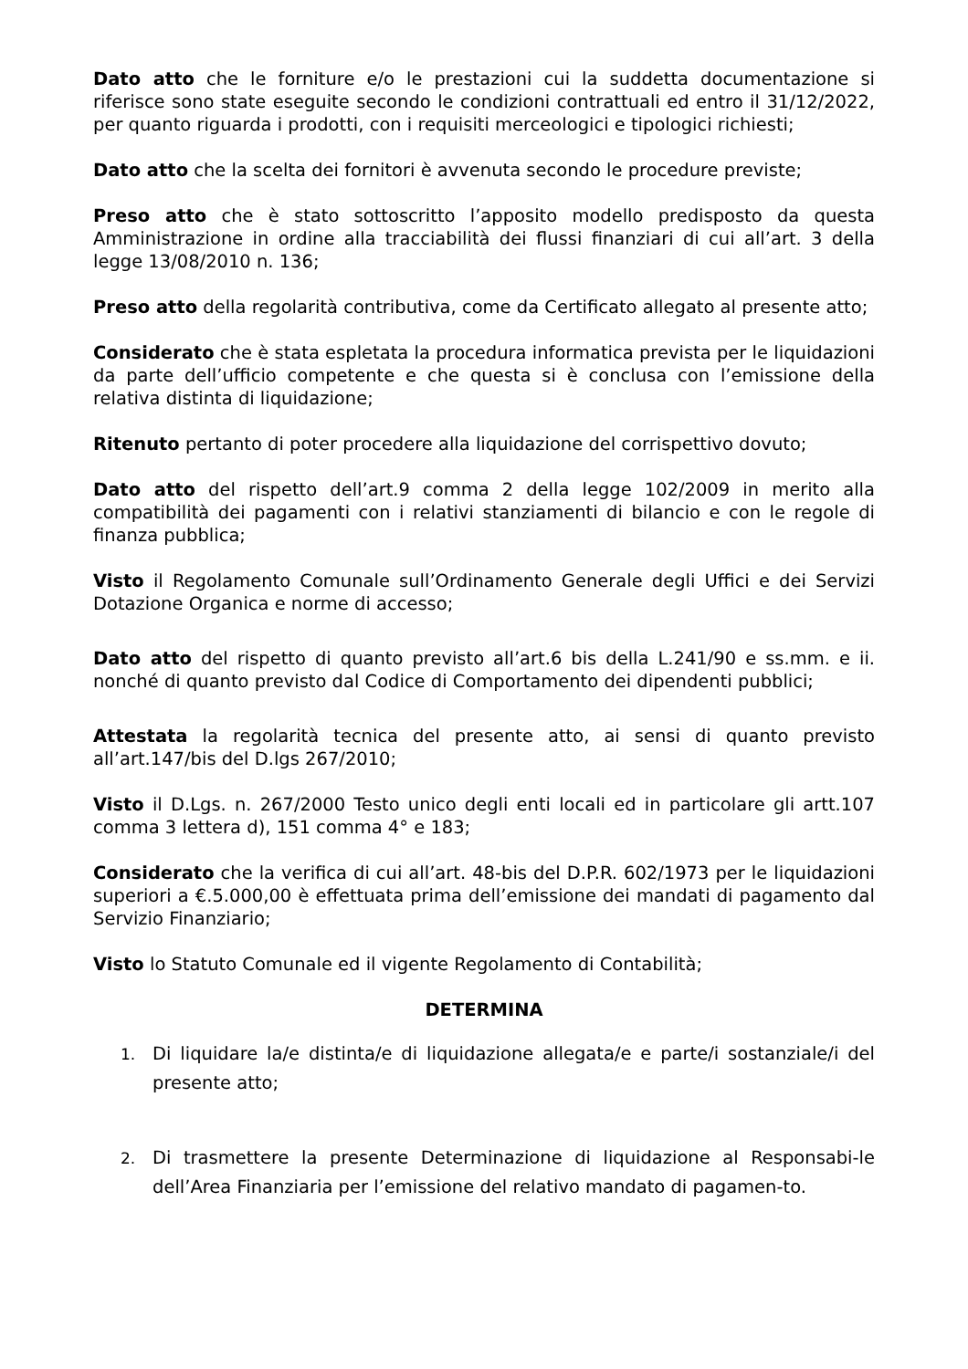Dato atto che le forniture e/o le prestazioni cui la suddetta documentazione si riferisce sono state eseguite secondo le condizioni contrattuali ed entro il 31/12/2022, per quanto riguarda i prodotti, con i requisiti merceologici e tipologici richiesti;
Dato atto che la scelta dei fornitori è avvenuta secondo le procedure previste;
Preso atto che è stato sottoscritto l’apposito modello predisposto da questa Amministrazione in ordine alla tracciabilità dei flussi finanziari di cui all’art. 3 della legge 13/08/2010 n. 136;
Preso atto della regolarità contributiva, come da Certificato allegato al presente atto;
Considerato che è stata espletata la procedura informatica prevista per le liquidazioni da parte dell’ufficio competente e che questa si è conclusa con l’emissione della relativa distinta di liquidazione;
Ritenuto pertanto di poter procedere alla liquidazione del corrispettivo dovuto;
Dato atto del rispetto dell’art.9 comma 2 della legge 102/2009 in merito alla compatibilità dei pagamenti con i relativi stanziamenti di bilancio e con le regole di finanza pubblica;
Visto il Regolamento Comunale sull’Ordinamento Generale degli Uffici e dei Servizi Dotazione Organica e norme di accesso;
Dato atto del rispetto di quanto previsto all’art.6 bis della L.241/90 e ss.mm. e ii. nonché di quanto previsto dal Codice di Comportamento dei dipendenti pubblici;
Attestata la regolarità tecnica del presente atto, ai sensi di quanto previsto all’art.147/bis del D.lgs 267/2010;
Visto il D.Lgs. n. 267/2000 Testo unico degli enti locali ed in particolare gli artt.107 comma 3 lettera d), 151 comma 4° e 183;
Considerato che la verifica di cui all’art. 48-bis del D.P.R. 602/1973 per le liquidazioni superiori a €.5.000,00 è effettuata prima dell’emissione dei mandati di pagamento dal Servizio Finanziario;
Visto lo Statuto Comunale ed il vigente Regolamento di Contabilità;
DETERMINA
1. Di liquidare la/e distinta/e di liquidazione allegata/e e parte/i sostanziale/i del presente atto;
2. Di trasmettere la presente Determinazione di liquidazione al Responsabi-le dell’Area Finanziaria per l’emissione del relativo mandato di pagamen-to.